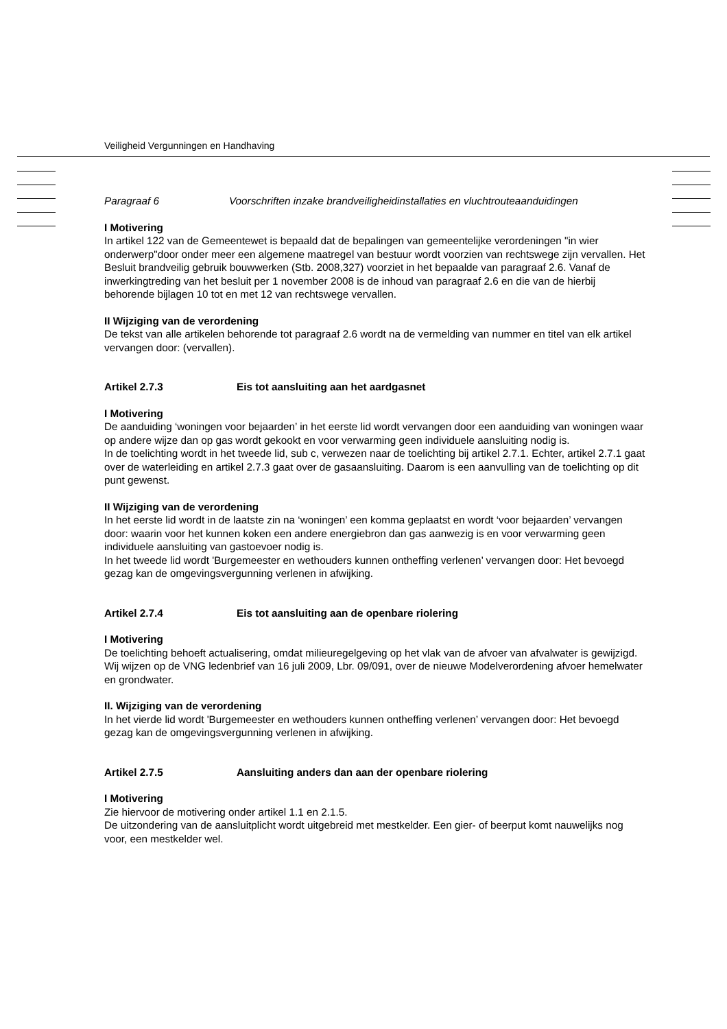Veiligheid Vergunningen en Handhaving
Paragraaf 6 Voorschriften inzake brandveiligheidinstallaties en vluchtrouteaanduidingen
I Motivering
In artikel 122 van de Gemeentewet is bepaald dat de bepalingen van gemeentelijke verordeningen "in wier onderwerp"door onder meer een algemene maatregel van bestuur wordt voorzien van rechtswege zijn vervallen. Het Besluit brandveilig gebruik bouwwerken (Stb. 2008,327) voorziet in het bepaalde van paragraaf 2.6. Vanaf de inwerkingtreding van het besluit per 1 november 2008 is de inhoud van paragraaf 2.6 en die van de hierbij behorende bijlagen 10 tot en met 12 van rechtswege vervallen.
II Wijziging van de verordening
De tekst van alle artikelen behorende tot paragraaf 2.6 wordt na de vermelding van nummer en titel van elk artikel vervangen door: (vervallen).
Artikel 2.7.3 Eis tot aansluiting aan het aardgasnet
I Motivering
De aanduiding ‘woningen voor bejaarden’ in het eerste lid wordt vervangen door een aanduiding van woningen waar op andere wijze dan op gas wordt gekookt en voor verwarming geen individuele aansluiting nodig is.
In de toelichting wordt in het tweede lid, sub c, verwezen naar de toelichting bij artikel 2.7.1. Echter, artikel 2.7.1 gaat over de waterleiding en artikel 2.7.3 gaat over de gasaansluiting. Daarom is een aanvulling van de toelichting op dit punt gewenst.
II Wijziging van de verordening
In het eerste lid wordt in de laatste zin na ‘woningen’ een komma geplaatst en wordt ‘voor bejaarden’ vervangen door: waarin voor het kunnen koken een andere energiebron dan gas aanwezig is en voor verwarming geen individuele aansluiting van gastoevoer nodig is.
In het tweede lid wordt 'Burgemeester en wethouders kunnen ontheffing verlenen’ vervangen door: Het bevoegd gezag kan de omgevingsvergunning verlenen in afwijking.
Artikel 2.7.4 Eis tot aansluiting aan de openbare riolering
I Motivering
De toelichting behoeft actualisering, omdat milieuregelgeving op het vlak van de afvoer van afvalwater is gewijzigd. Wij wijzen op de VNG ledenbrief van 16 juli 2009, Lbr. 09/091, over de nieuwe Modelverordening afvoer hemelwater en grondwater.
II. Wijziging van de verordening
In het vierde lid wordt 'Burgemeester en wethouders kunnen ontheffing verlenen’ vervangen door: Het bevoegd gezag kan de omgevingsvergunning verlenen in afwijking.
Artikel 2.7.5 Aansluiting anders dan aan der openbare riolering
I Motivering
Zie hiervoor de motivering onder artikel 1.1 en 2.1.5.
De uitzondering van de aansluitplicht wordt uitgebreid met mestkelder. Een gier- of beerput komt nauwelijks nog voor, een mestkelder wel.